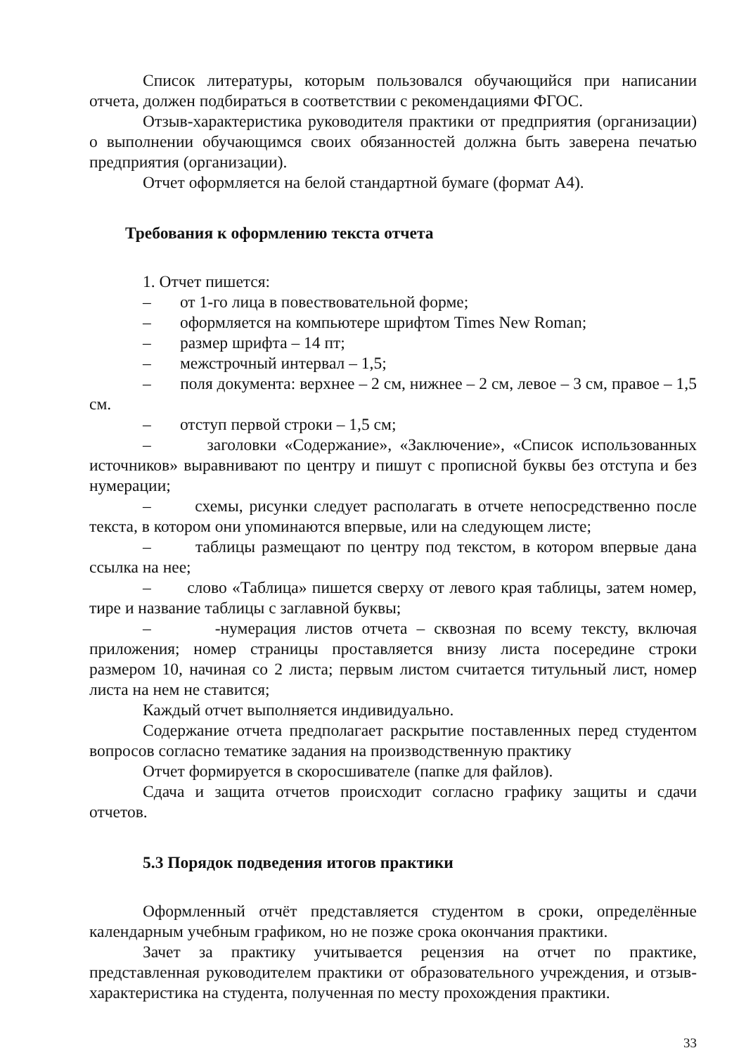Список литературы, которым пользовался обучающийся при написании отчета, должен подбираться в соответствии с рекомендациями ФГОС.
Отзыв-характеристика руководителя практики от предприятия (организации) о выполнении обучающимся своих обязанностей должна быть заверена печатью предприятия (организации).
Отчет оформляется на белой стандартной бумаге (формат А4).
Требования к оформлению текста отчета
1. Отчет пишется:
– от 1-го лица в повествовательной форме;
– оформляется на компьютере шрифтом Times New Roman;
– размер шрифта – 14 пт;
– межстрочный интервал – 1,5;
– поля документа: верхнее – 2 см, нижнее – 2 см, левое – 3 см, правое – 1,5 см.
– отступ первой строки – 1,5 см;
– заголовки «Содержание», «Заключение», «Список использованных источников» выравнивают по центру и пишут с прописной буквы без отступа и без нумерации;
– схемы, рисунки следует располагать в отчете непосредственно после текста, в котором они упоминаются впервые, или на следующем листе;
– таблицы размещают по центру под текстом, в котором впервые дана ссылка на нее;
– слово «Таблица» пишется сверху от левого края таблицы, затем номер, тире и название таблицы с заглавной буквы;
– -нумерация листов отчета – сквозная по всему тексту, включая приложения; номер страницы проставляется внизу листа посередине строки размером 10, начиная со 2 листа; первым листом считается титульный лист, номер листа на нем не ставится;
Каждый отчет выполняется индивидуально.
Содержание отчета предполагает раскрытие поставленных перед студентом вопросов согласно тематике задания на производственную практику
Отчет формируется в скоросшивателе (папке для файлов).
Сдача и защита отчетов происходит согласно графику защиты и сдачи отчетов.
5.3 Порядок подведения итогов практики
Оформленный отчёт представляется студентом в сроки, определённые календарным учебным графиком, но не позже срока окончания практики.
Зачет за практику учитывается рецензия на отчет по практике, представленная руководителем практики от образовательного учреждения, и отзыв-характеристика на студента, полученная по месту прохождения практики.
33